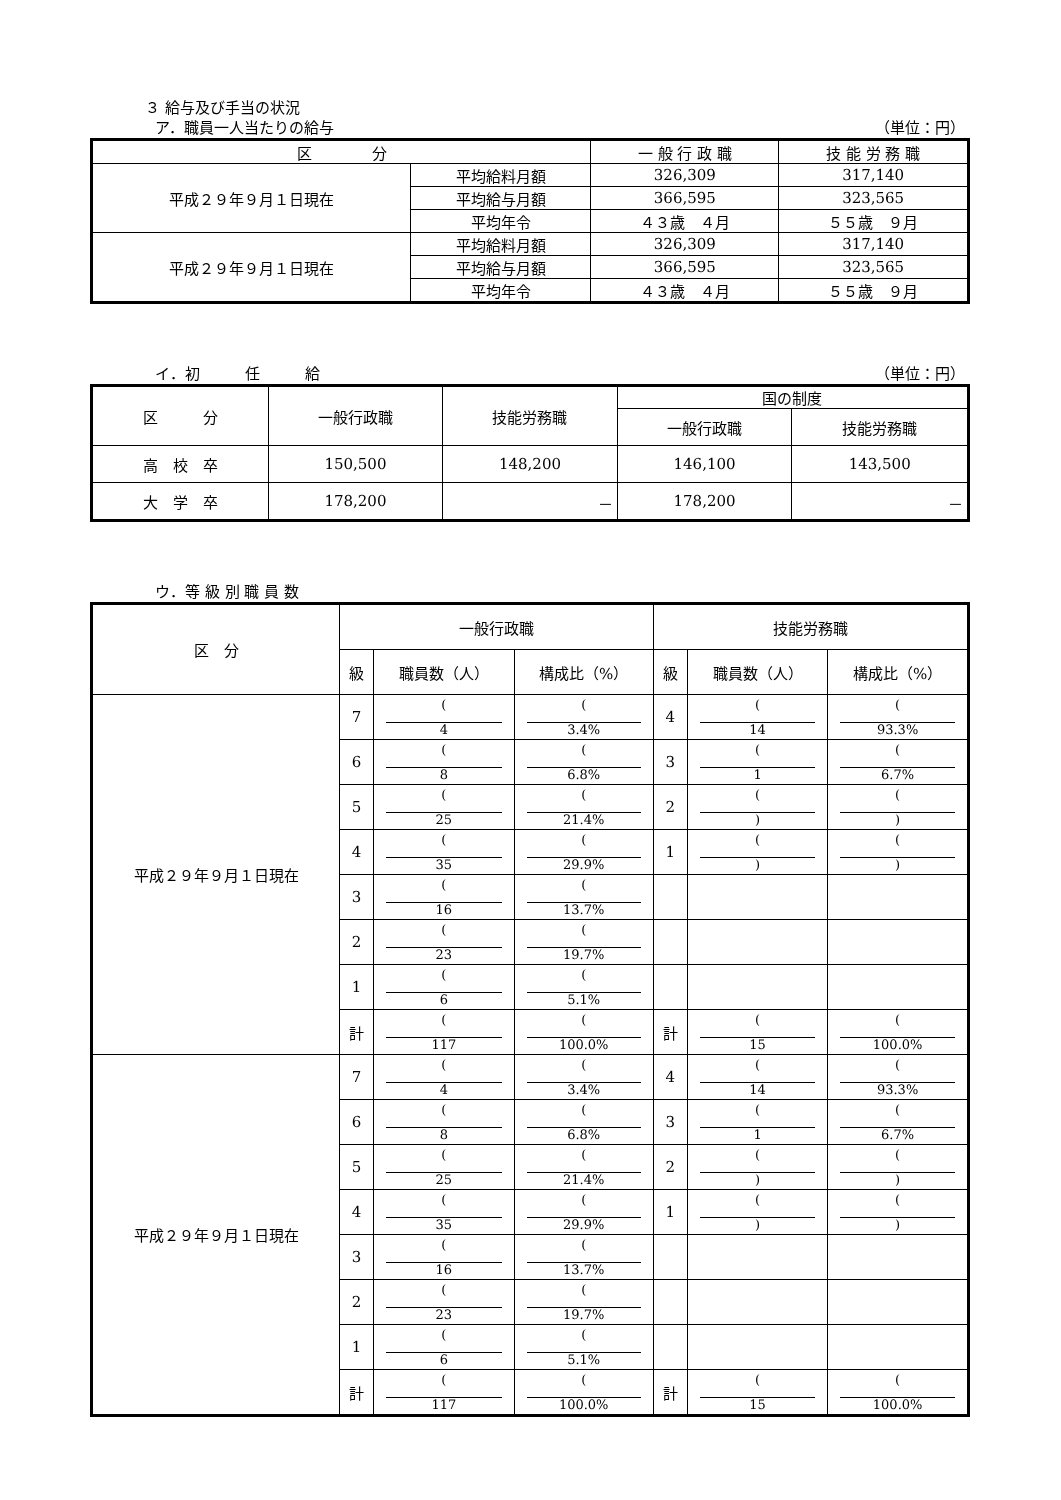３ 給与及び手当の状況
ア．職員一人当たりの給与 （単位：円）
| 区 分 | | 一 般 行 政 職 | 技 能 労 務 職 |
| --- | --- | --- | --- |
| 平成２９年９月１日現在 | 平均給料月額 | 326,309 | 317,140 |
| | 平均給与月額 | 366,595 | 323,565 |
| | 平均年令 | ４３歳 ４月 | ５５歳 ９月 |
| 平成２９年９月１日現在 | 平均給料月額 | 326,309 | 317,140 |
| | 平均給与月額 | 366,595 | 323,565 |
| | 平均年令 | ４３歳 ４月 | ５５歳 ９月 |
イ．初　　　任　　　給 （単位：円）
| 区 分 | 一般行政職 | 技能労務職 | 国の制度 | |
| --- | --- | --- | --- | --- |
| | | | 一般行政職 | 技能労務職 |
| 高 校 卒 | 150,500 | 148,200 | 146,100 | 143,500 |
| 大 学 卒 | 178,200 | － | 178,200 | － |
ウ．等 級 別 職 員 数
| 区 分 | 一般行政職 | | | 技能労務職 | | |
| --- | --- | --- | --- | --- | --- | --- |
| | 級 | 職員数（人） | 構成比（%） | 級 | 職員数（人） | 構成比（%） |
| 平成２９年９月１日現在 | 7 | ( 4 | ( 3.4% | 4 | ( 14 | ( 93.3% |
| | 6 | ( 8 | ( 6.8% | 3 | ( 1 | ( 6.7% |
| | 5 | ( 25 | ( 21.4% | 2 | ( ) | ( ) |
| | 4 | ( 35 | ( 29.9% | 1 | ( ) | ( ) |
| | 3 | ( 16 | ( 13.7% | | | |
| | 2 | ( 23 | ( 19.7% | | | |
| | 1 | ( 6 | ( 5.1% | | | |
| | 計 | ( 117 | ( 100.0% | 計 | ( 15 | ( 100.0% |
| 平成２９年９月１日現在 | 7 | ( 4 | ( 3.4% | 4 | ( 14 | ( 93.3% |
| | 6 | ( 8 | ( 6.8% | 3 | ( 1 | ( 6.7% |
| | 5 | ( 25 | ( 21.4% | 2 | ( ) | ( ) |
| | 4 | ( 35 | ( 29.9% | 1 | ( ) | ( ) |
| | 3 | ( 16 | ( 13.7% | | | |
| | 2 | ( 23 | ( 19.7% | | | |
| | 1 | ( 6 | ( 5.1% | | | |
| | 計 | ( 117 | ( 100.0% | 計 | ( 15 | ( 100.0% |